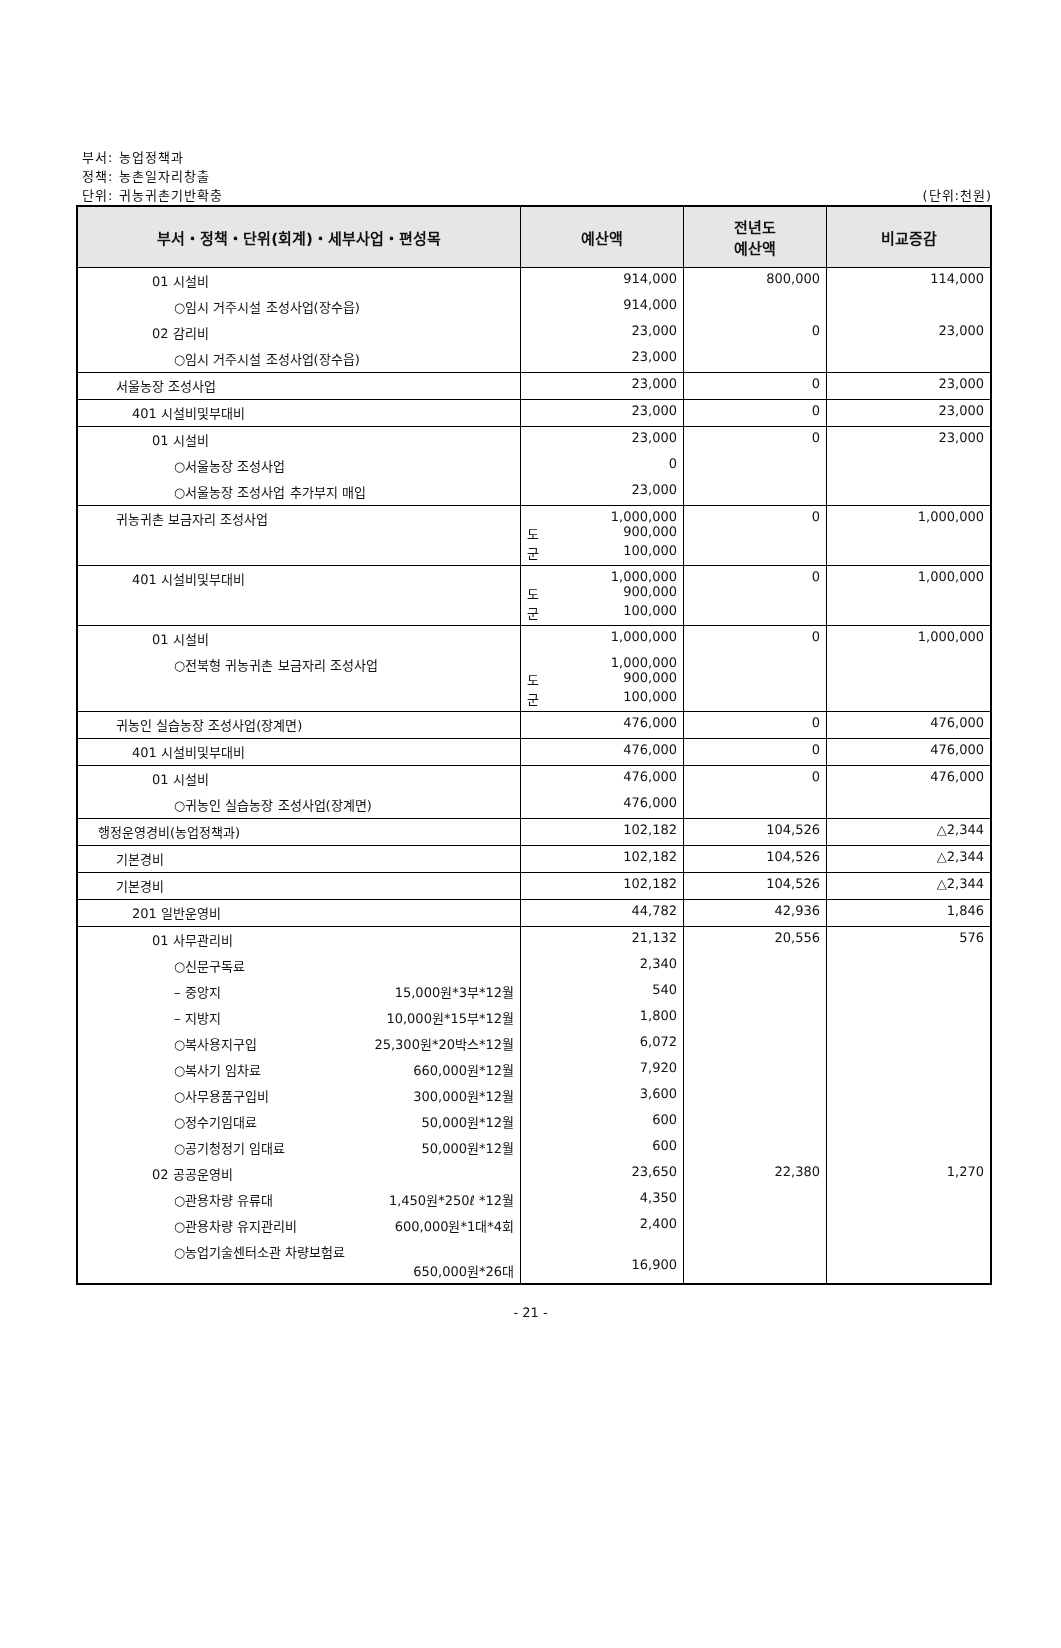부서: 농업정책과
정책: 농촌일자리창출
단위: 귀농귀촌기반확충 (단위:천원)
| 부서・정책・단위(회계)・세부사업・편성목 | 예산액 | 전년도 예산액 | 비교증감 |
| --- | --- | --- | --- |
| 01 시설비 | 914,000 | 800,000 | 114,000 |
| ○임시 거주시설 조성사업(장수읍) | 914,000 | | |
| 02 감리비 | 23,000 | 0 | 23,000 |
| ○임시 거주시설 조성사업(장수읍) | 23,000 | | |
| 서울농장 조성사업 | 23,000 | 0 | 23,000 |
| 401 시설비및부대비 | 23,000 | 0 | 23,000 |
| 01 시설비 | 23,000 | 0 | 23,000 |
| ○서울농장 조성사업 | 0 | | |
| ○서울농장 조성사업 추가부지 매입 | 23,000 | | |
| 귀농귀촌 보금자리 조성사업 | 1,000,000 도 900,000 군 100,000 | 0 | 1,000,000 |
| 401 시설비및부대비 | 1,000,000 도 900,000 군 100,000 | 0 | 1,000,000 |
| 01 시설비 | 1,000,000 | 0 | 1,000,000 |
| ○전북형 귀농귀촌 보금자리 조성사업 | 1,000,000 도 900,000 군 100,000 | | |
| 귀농인 실습농장 조성사업(장계면) | 476,000 | 0 | 476,000 |
| 401 시설비및부대비 | 476,000 | 0 | 476,000 |
| 01 시설비 | 476,000 | 0 | 476,000 |
| ○귀농인 실습농장 조성사업(장계면) | 476,000 | | |
| 행정운영경비(농업정책과) | 102,182 | 104,526 | △2,344 |
| 기본경비 | 102,182 | 104,526 | △2,344 |
| 기본경비 | 102,182 | 104,526 | △2,344 |
| 201 일반운영비 | 44,782 | 42,936 | 1,846 |
| 01 사무관리비 | 21,132 | 20,556 | 576 |
| ○신문구독료 | 2,340 | | |
| – 중앙지 15,000원*3부*12월 | 540 | | |
| – 지방지 10,000원*15부*12월 | 1,800 | | |
| ○복사용지구입 25,300원*20박스*12월 | 6,072 | | |
| ○복사기 임차료 660,000원*12월 | 7,920 | | |
| ○사무용품구입비 300,000원*12월 | 3,600 | | |
| ○정수기임대료 50,000원*12월 | 600 | | |
| ○공기청정기 임대료 50,000원*12월 | 600 | | |
| 02 공공운영비 | 23,650 | 22,380 | 1,270 |
| ○관용차량 유류대 1,450원*250ℓ *12월 | 4,350 | | |
| ○관용차량 유지관리비 600,000원*1대*4회 | 2,400 | | |
| ○농업기술센터소관 차량보험료 650,000원*26대 | 16,900 | | |
- 21 -